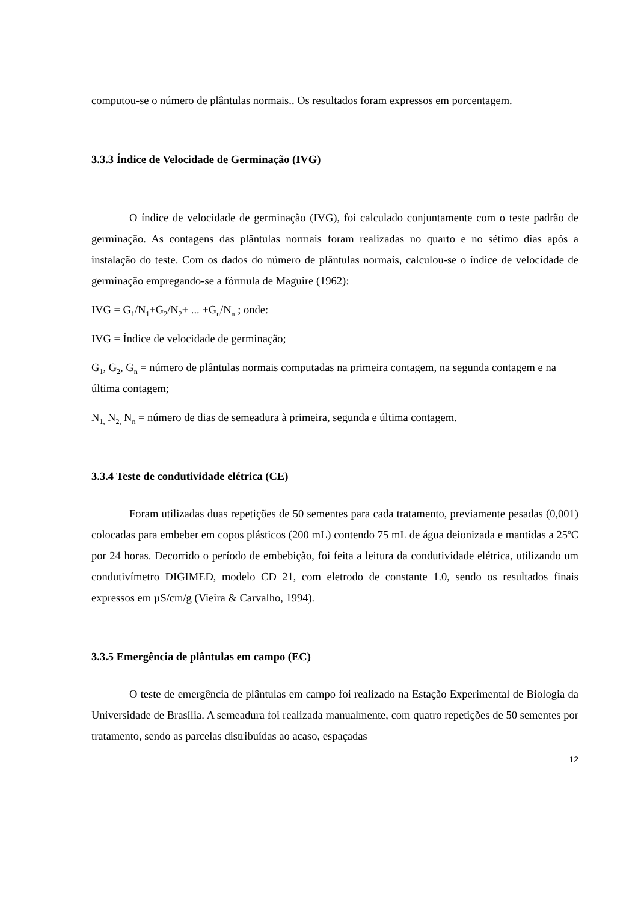computou-se o número de plântulas normais.. Os resultados foram expressos em porcentagem.
3.3.3 Índice de Velocidade de Germinação (IVG)
O índice de velocidade de germinação (IVG), foi calculado conjuntamente com o teste padrão de germinação. As contagens das plântulas normais foram realizadas no quarto e no sétimo dias após a instalação do teste. Com os dados do número de plântulas normais, calculou-se o índice de velocidade de germinação empregando-se a fórmula de Maguire (1962):
IVG = G<sub>1</sub>/N<sub>1</sub>+G<sub>2</sub>/N<sub>2</sub>+ ... +G<sub>n</sub>/N<sub>n</sub> ; onde:
IVG = Índice de velocidade de germinação;
G<sub>1</sub>, G<sub>2</sub>, G<sub>n</sub> = número de plântulas normais computadas na primeira contagem, na segunda contagem e na última contagem;
N<sub>1,</sub> N<sub>2,</sub> N<sub>n</sub> = número de dias de semeadura à primeira, segunda e última contagem.
3.3.4 Teste de condutividade elétrica (CE)
Foram utilizadas duas repetições de 50 sementes para cada tratamento, previamente pesadas (0,001) colocadas para embeber em copos plásticos (200 mL) contendo 75 mL de água deionizada e mantidas a 25ºC por 24 horas. Decorrido o período de embebição, foi feita a leitura da condutividade elétrica, utilizando um condutivímetro DIGIMED, modelo CD 21, com eletrodo de constante 1.0, sendo os resultados finais expressos em µS/cm/g (Vieira & Carvalho, 1994).
3.3.5 Emergência de plântulas em campo (EC)
O teste de emergência de plântulas em campo foi realizado na Estação Experimental de Biologia da Universidade de Brasília. A semeadura foi realizada manualmente, com quatro repetições de 50 sementes por tratamento, sendo as parcelas distribuídas ao acaso, espaçadas
12